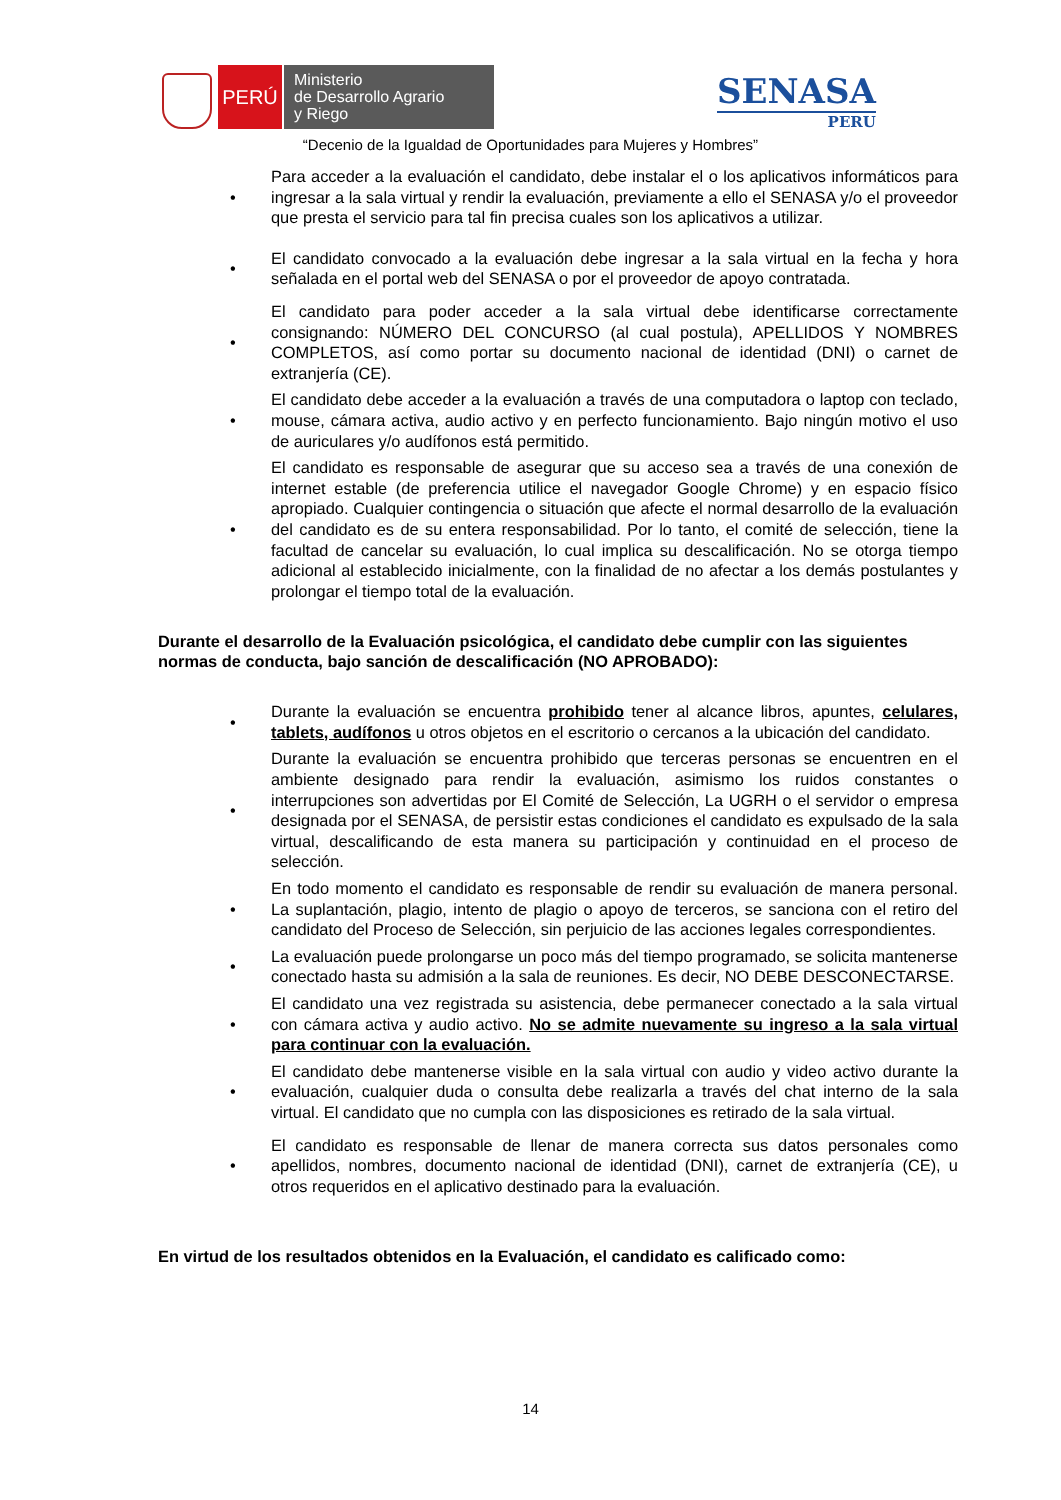PERÚ
Ministerio
de Desarrollo Agrario
y Riego
SENASA
PERU
“Decenio de la Igualdad de Oportunidades para Mujeres y Hombres”
• Para acceder a la evaluación el candidato, debe instalar el o los aplicativos informáticos para ingresar a la sala virtual y rendir la evaluación, previamente a ello el SENASA y/o el proveedor que presta el servicio para tal fin precisa cuales son los aplicativos a utilizar.
• El candidato convocado a la evaluación debe ingresar a la sala virtual en la fecha y hora señalada en el portal web del SENASA o por el proveedor de apoyo contratada.
• El candidato para poder acceder a la sala virtual debe identificarse correctamente consignando: NÚMERO DEL CONCURSO (al cual postula), APELLIDOS Y NOMBRES COMPLETOS, así como portar su documento nacional de identidad (DNI) o carnet de extranjería (CE).
• El candidato debe acceder a la evaluación a través de una computadora o laptop con teclado, mouse, cámara activa, audio activo y en perfecto funcionamiento. Bajo ningún motivo el uso de auriculares y/o audífonos está permitido.
• El candidato es responsable de asegurar que su acceso sea a través de una conexión de internet estable (de preferencia utilice el navegador Google Chrome) y en espacio físico apropiado. Cualquier contingencia o situación que afecte el normal desarrollo de la evaluación del candidato es de su entera responsabilidad. Por lo tanto, el comité de selección, tiene la facultad de cancelar su evaluación, lo cual implica su descalificación. No se otorga tiempo adicional al establecido inicialmente, con la finalidad de no afectar a los demás postulantes y prolongar el tiempo total de la evaluación.
Durante el desarrollo de la Evaluación psicológica, el candidato debe cumplir con las siguientes normas de conducta, bajo sanción de descalificación (NO APROBADO):
• Durante la evaluación se encuentra prohibido tener al alcance libros, apuntes, celulares, tablets, audífonos u otros objetos en el escritorio o cercanos a la ubicación del candidato.
• Durante la evaluación se encuentra prohibido que terceras personas se encuentren en el ambiente designado para rendir la evaluación, asimismo los ruidos constantes o interrupciones son advertidas por El Comité de Selección, La UGRH o el servidor o empresa designada por el SENASA, de persistir estas condiciones el candidato es expulsado de la sala virtual, descalificando de esta manera su participación y continuidad en el proceso de selección.
• En todo momento el candidato es responsable de rendir su evaluación de manera personal. La suplantación, plagio, intento de plagio o apoyo de terceros, se sanciona con el retiro del candidato del Proceso de Selección, sin perjuicio de las acciones legales correspondientes.
• La evaluación puede prolongarse un poco más del tiempo programado, se solicita mantenerse conectado hasta su admisión a la sala de reuniones. Es decir, NO DEBE DESCONECTARSE.
• El candidato una vez registrada su asistencia, debe permanecer conectado a la sala virtual con cámara activa y audio activo. No se admite nuevamente su ingreso a la sala virtual para continuar con la evaluación.
• El candidato debe mantenerse visible en la sala virtual con audio y video activo durante la evaluación, cualquier duda o consulta debe realizarla a través del chat interno de la sala virtual. El candidato que no cumpla con las disposiciones es retirado de la sala virtual.
• El candidato es responsable de llenar de manera correcta sus datos personales como apellidos, nombres, documento nacional de identidad (DNI), carnet de extranjería (CE), u otros requeridos en el aplicativo destinado para la evaluación.
En virtud de los resultados obtenidos en la Evaluación, el candidato es calificado como:
14